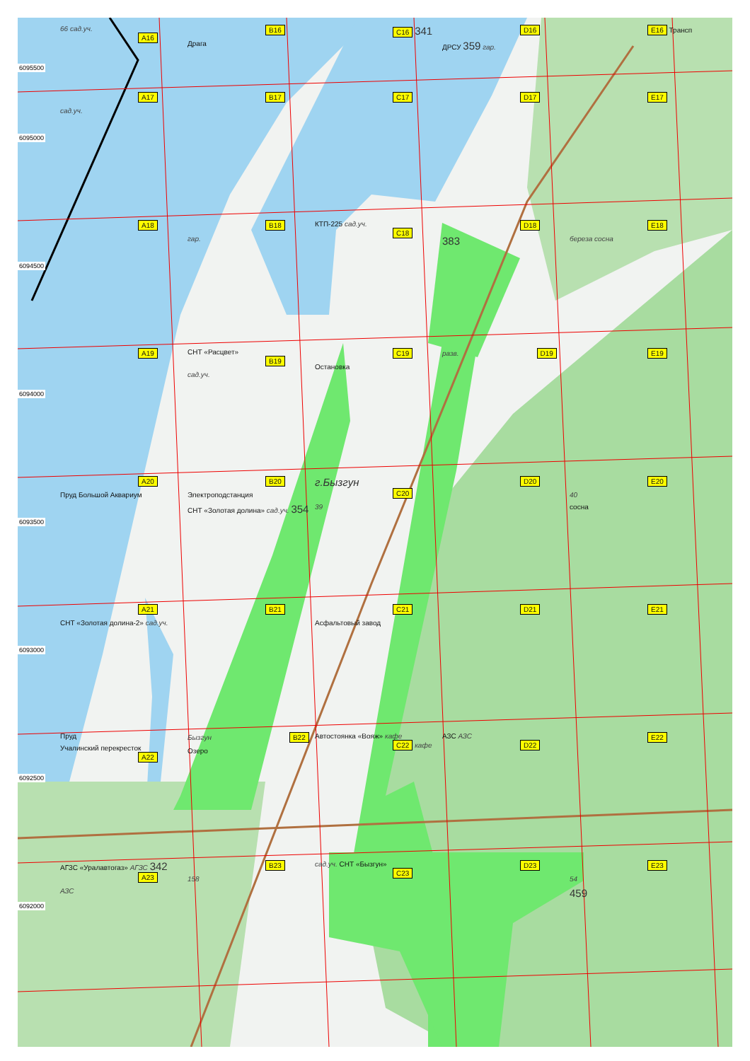6095500
66 сад.уч. A16 B16
Драга
C16 341
D16
ДРСУ 359 гар.
E16 Трансп
6095000
A17
сад.уч.
B17 C17 D17 E17
6094500
A18 B18
гар.
КТП-225 сад.уч. C18 D18
383
E18
береза сосна
6094000
A19 СНТ «Расцвет» B19
сад.уч.
C19
Остановка
разв. D19 E19
6093500
A20
Пруд Большой Аквариум
B20
Электроподстанция
СНТ «Золотая долина» сад.уч. 354
г.Бызгун C20
39
D20 E20
40
сосна
6093000
A21
СНТ «Золотая долина-2» сад.уч.
B21 C21
Асфальтовый завод
D21 E21
6092500
Пруд
Учалинский перекресток
A22
Бызгун B22
Озеро
Автостоянка «Вояж» кафе C22 кафе
АЗС АЗС D22 E22
6092000
АГЗС «Уралавтогаз» АГЗС 342 A23
АЗС
B23
158
сад.уч. СНТ «Бызгун» C23 D23 E23
54
459